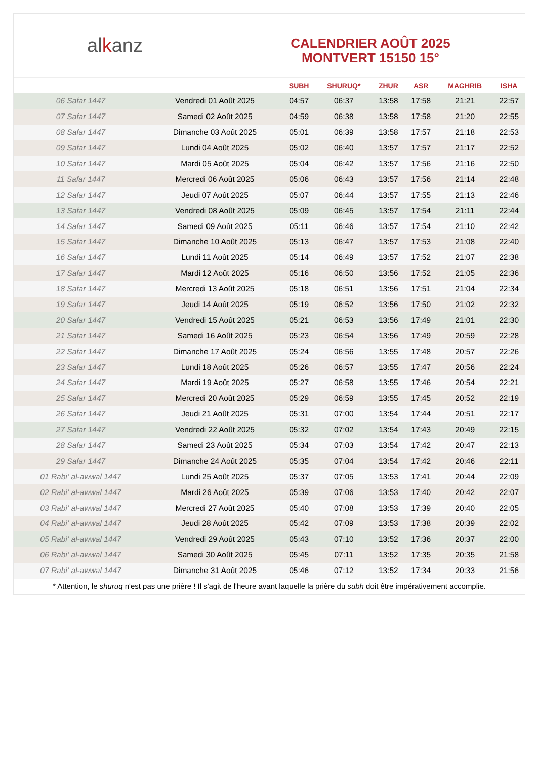al k anz
CALENDRIER AOÛT 2025
MONTVERT 15150 15°
| | | SUBH | SHURUQ* | ZHUR | ASR | MAGHRIB | ISHA |
| --- | --- | --- | --- | --- | --- | --- | --- |
| 06 Safar 1447 | Vendredi 01 Août 2025 | 04:57 | 06:37 | 13:58 | 17:58 | 21:21 | 22:57 |
| 07 Safar 1447 | Samedi 02 Août 2025 | 04:59 | 06:38 | 13:58 | 17:58 | 21:20 | 22:55 |
| 08 Safar 1447 | Dimanche 03 Août 2025 | 05:01 | 06:39 | 13:58 | 17:57 | 21:18 | 22:53 |
| 09 Safar 1447 | Lundi 04 Août 2025 | 05:02 | 06:40 | 13:57 | 17:57 | 21:17 | 22:52 |
| 10 Safar 1447 | Mardi 05 Août 2025 | 05:04 | 06:42 | 13:57 | 17:56 | 21:16 | 22:50 |
| 11 Safar 1447 | Mercredi 06 Août 2025 | 05:06 | 06:43 | 13:57 | 17:56 | 21:14 | 22:48 |
| 12 Safar 1447 | Jeudi 07 Août 2025 | 05:07 | 06:44 | 13:57 | 17:55 | 21:13 | 22:46 |
| 13 Safar 1447 | Vendredi 08 Août 2025 | 05:09 | 06:45 | 13:57 | 17:54 | 21:11 | 22:44 |
| 14 Safar 1447 | Samedi 09 Août 2025 | 05:11 | 06:46 | 13:57 | 17:54 | 21:10 | 22:42 |
| 15 Safar 1447 | Dimanche 10 Août 2025 | 05:13 | 06:47 | 13:57 | 17:53 | 21:08 | 22:40 |
| 16 Safar 1447 | Lundi 11 Août 2025 | 05:14 | 06:49 | 13:57 | 17:52 | 21:07 | 22:38 |
| 17 Safar 1447 | Mardi 12 Août 2025 | 05:16 | 06:50 | 13:56 | 17:52 | 21:05 | 22:36 |
| 18 Safar 1447 | Mercredi 13 Août 2025 | 05:18 | 06:51 | 13:56 | 17:51 | 21:04 | 22:34 |
| 19 Safar 1447 | Jeudi 14 Août 2025 | 05:19 | 06:52 | 13:56 | 17:50 | 21:02 | 22:32 |
| 20 Safar 1447 | Vendredi 15 Août 2025 | 05:21 | 06:53 | 13:56 | 17:49 | 21:01 | 22:30 |
| 21 Safar 1447 | Samedi 16 Août 2025 | 05:23 | 06:54 | 13:56 | 17:49 | 20:59 | 22:28 |
| 22 Safar 1447 | Dimanche 17 Août 2025 | 05:24 | 06:56 | 13:55 | 17:48 | 20:57 | 22:26 |
| 23 Safar 1447 | Lundi 18 Août 2025 | 05:26 | 06:57 | 13:55 | 17:47 | 20:56 | 22:24 |
| 24 Safar 1447 | Mardi 19 Août 2025 | 05:27 | 06:58 | 13:55 | 17:46 | 20:54 | 22:21 |
| 25 Safar 1447 | Mercredi 20 Août 2025 | 05:29 | 06:59 | 13:55 | 17:45 | 20:52 | 22:19 |
| 26 Safar 1447 | Jeudi 21 Août 2025 | 05:31 | 07:00 | 13:54 | 17:44 | 20:51 | 22:17 |
| 27 Safar 1447 | Vendredi 22 Août 2025 | 05:32 | 07:02 | 13:54 | 17:43 | 20:49 | 22:15 |
| 28 Safar 1447 | Samedi 23 Août 2025 | 05:34 | 07:03 | 13:54 | 17:42 | 20:47 | 22:13 |
| 29 Safar 1447 | Dimanche 24 Août 2025 | 05:35 | 07:04 | 13:54 | 17:42 | 20:46 | 22:11 |
| 01 Rabi‘ al-awwal 1447 | Lundi 25 Août 2025 | 05:37 | 07:05 | 13:53 | 17:41 | 20:44 | 22:09 |
| 02 Rabi‘ al-awwal 1447 | Mardi 26 Août 2025 | 05:39 | 07:06 | 13:53 | 17:40 | 20:42 | 22:07 |
| 03 Rabi‘ al-awwal 1447 | Mercredi 27 Août 2025 | 05:40 | 07:08 | 13:53 | 17:39 | 20:40 | 22:05 |
| 04 Rabi‘ al-awwal 1447 | Jeudi 28 Août 2025 | 05:42 | 07:09 | 13:53 | 17:38 | 20:39 | 22:02 |
| 05 Rabi‘ al-awwal 1447 | Vendredi 29 Août 2025 | 05:43 | 07:10 | 13:52 | 17:36 | 20:37 | 22:00 |
| 06 Rabi‘ al-awwal 1447 | Samedi 30 Août 2025 | 05:45 | 07:11 | 13:52 | 17:35 | 20:35 | 21:58 |
| 07 Rabi‘ al-awwal 1447 | Dimanche 31 Août 2025 | 05:46 | 07:12 | 13:52 | 17:34 | 20:33 | 21:56 |
* Attention, le shuruq n'est pas une prière ! Il s'agit de l'heure avant laquelle la prière du subh doit être impérativement accomplie.